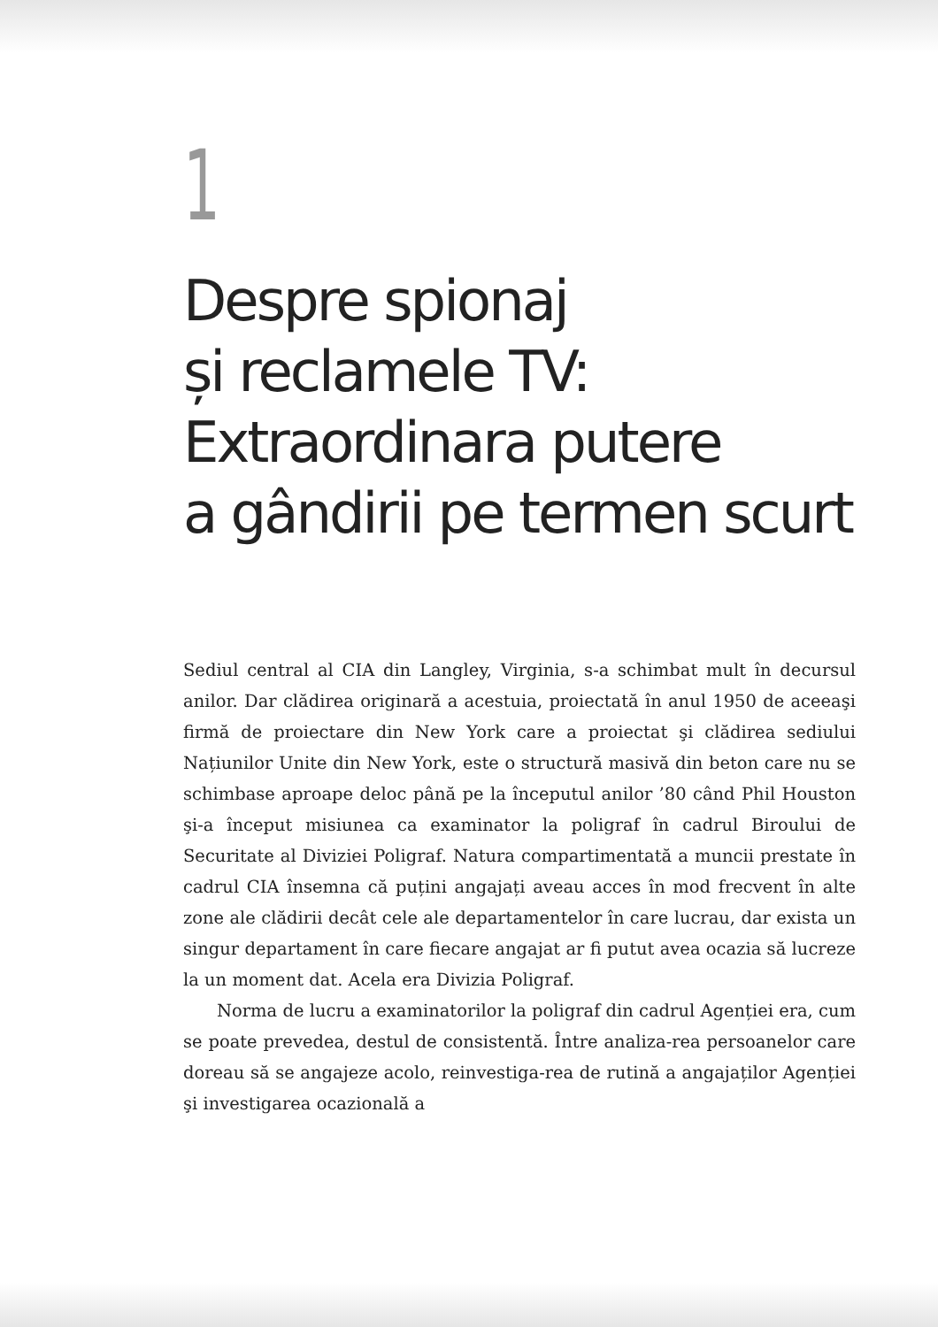1
Despre spionaj
și reclamele TV:
Extraordinara putere
a gândirii pe termen scurt
Sediul central al CIA din Langley, Virginia, s-a schimbat mult în decursul anilor. Dar clădirea originară a acestuia, proiectată în anul 1950 de aceeaşi firmă de proiectare din New York care a proiectat şi clădirea sediului Națiunilor Unite din New York, este o structură masivă din beton care nu se schimbase aproape deloc până pe la începutul anilor ’80 când Phil Houston şi-a început misiunea ca examinator la poligraf în cadrul Biroului de Securitate al Diviziei Poligraf. Natura compartimentată a muncii prestate în cadrul CIA însemna că puțini angajați aveau acces în mod frecvent în alte zone ale clădirii decât cele ale departamentelor în care lucrau, dar exista un singur departament în care fiecare angajat ar fi putut avea ocazia să lucreze la un moment dat. Acela era Divizia Poligraf.
Norma de lucru a examinatorilor la poligraf din cadrul Agenției era, cum se poate prevedea, destul de consistentă. Între analiza-rea persoanelor care doreau să se angajeze acolo, reinvestiga-rea de rutină a angajaților Agenției şi investigarea ocazională a